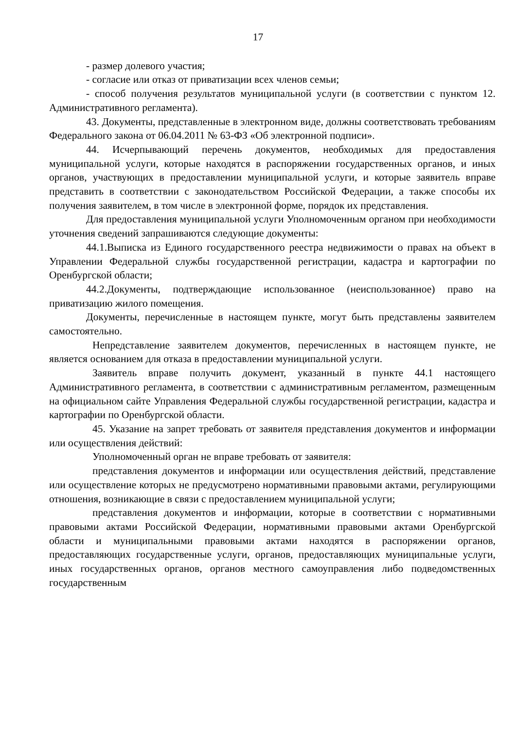17
- размер долевого участия;
- согласие или отказ от приватизации всех членов семьи;
- способ получения результатов муниципальной услуги (в соответствии с пунктом 12. Административного регламента).
43. Документы, представленные в электронном виде, должны соответствовать требованиям Федерального закона от 06.04.2011 № 63-ФЗ «Об электронной подписи».
44. Исчерпывающий перечень документов, необходимых для предоставления муниципальной услуги, которые находятся в распоряжении государственных органов, и иных органов, участвующих в предоставлении муниципальной услуги, и которые заявитель вправе представить в соответствии с законодательством Российской Федерации, а также способы их получения заявителем, в том числе в электронной форме, порядок их представления.
Для предоставления муниципальной услуги Уполномоченным органом при необходимости уточнения сведений запрашиваются следующие документы:
44.1.Выписка из Единого государственного реестра недвижимости о правах на объект в Управлении Федеральной службы государственной регистрации, кадастра и картографии по Оренбургской области;
44.2.Документы, подтверждающие использованное (неиспользованное) право на приватизацию жилого помещения.
Документы, перечисленные в настоящем пункте, могут быть представлены заявителем самостоятельно.
Непредставление заявителем документов, перечисленных в настоящем пункте, не является основанием для отказа в предоставлении муниципальной услуги.
Заявитель вправе получить документ, указанный в пункте 44.1 настоящего Административного регламента, в соответствии с административным регламентом, размещенным на официальном сайте Управления Федеральной службы государственной регистрации, кадастра и картографии по Оренбургской области.
45. Указание на запрет требовать от заявителя представления документов и информации или осуществления действий:
Уполномоченный орган не вправе требовать от заявителя:
представления документов и информации или осуществления действий, представление или осуществление которых не предусмотрено нормативными правовыми актами, регулирующими отношения, возникающие в связи с предоставлением муниципальной услуги;
представления документов и информации, которые в соответствии с нормативными правовыми актами Российской Федерации, нормативными правовыми актами Оренбургской области и муниципальными правовыми актами находятся в распоряжении органов, предоставляющих государственные услуги, органов, предоставляющих муниципальные услуги, иных государственных органов, органов местного самоуправления либо подведомственных государственным